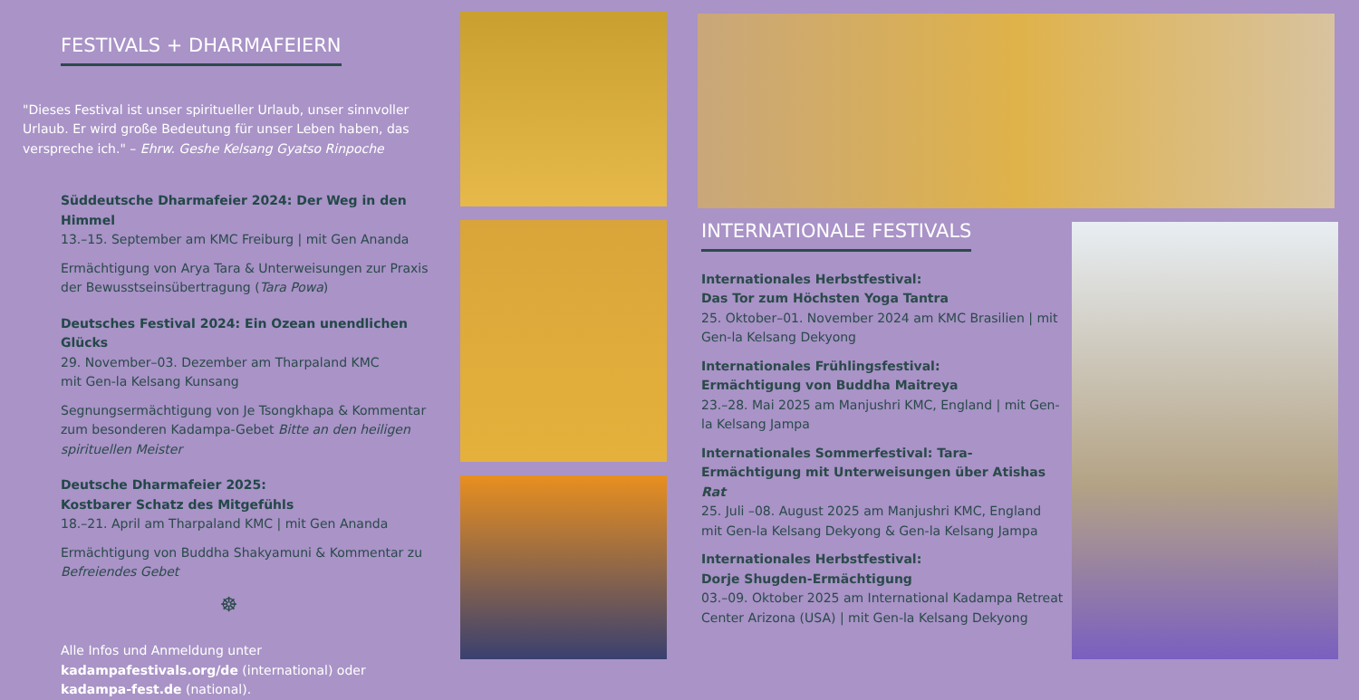FESTIVALS + DHARMAFEIERN
"Dieses Festival ist unser spiritueller Urlaub, unser sinnvoller Urlaub. Er wird große Bedeutung für unser Leben haben, das verspreche ich." – Ehrw. Geshe Kelsang Gyatso Rinpoche
Süddeutsche Dharmafeier 2024: Der Weg in den Himmel
13.–15. September am KMC Freiburg | mit Gen Ananda
Ermächtigung von Arya Tara & Unterweisungen zur Praxis der Bewusstseinsübertragung (Tara Powa)
Deutsches Festival 2024: Ein Ozean unendlichen Glücks
29. November–03. Dezember am Tharpaland KMC
mit Gen-la Kelsang Kunsang
Segnungsermächtigung von Je Tsongkhapa & Kommentar zum besonderen Kadampa-Gebet Bitte an den heiligen spirituellen Meister
Deutsche Dharmafeier 2025:
Kostbarer Schatz des Mitgefühls
18.–21. April am Tharpaland KMC | mit Gen Ananda
Ermächtigung von Buddha Shakyamuni & Kommentar zu Befreiendes Gebet
☸
Alle Infos und Anmeldung unter kadampafestivals.org/de (international) oder kadampa-fest.de (national).
INTERNATIONALE FESTIVALS
Internationales Herbstfestival:
Das Tor zum Höchsten Yoga Tantra
25. Oktober–01. November 2024 am KMC Brasilien | mit Gen-la Kelsang Dekyong
Internationales Frühlingsfestival:
Ermächtigung von Buddha Maitreya
23.–28. Mai 2025 am Manjushri KMC, England | mit Gen-la Kelsang Jampa
Internationales Sommerfestival: Tara-Ermächtigung mit Unterweisungen über Atishas Rat
25. Juli –08. August 2025 am Manjushri KMC, England mit Gen-la Kelsang Dekyong & Gen-la Kelsang Jampa
Internationales Herbstfestival:
Dorje Shugden-Ermächtigung
03.–09. Oktober 2025 am International Kadampa Retreat Center Arizona (USA) | mit Gen-la Kelsang Dekyong